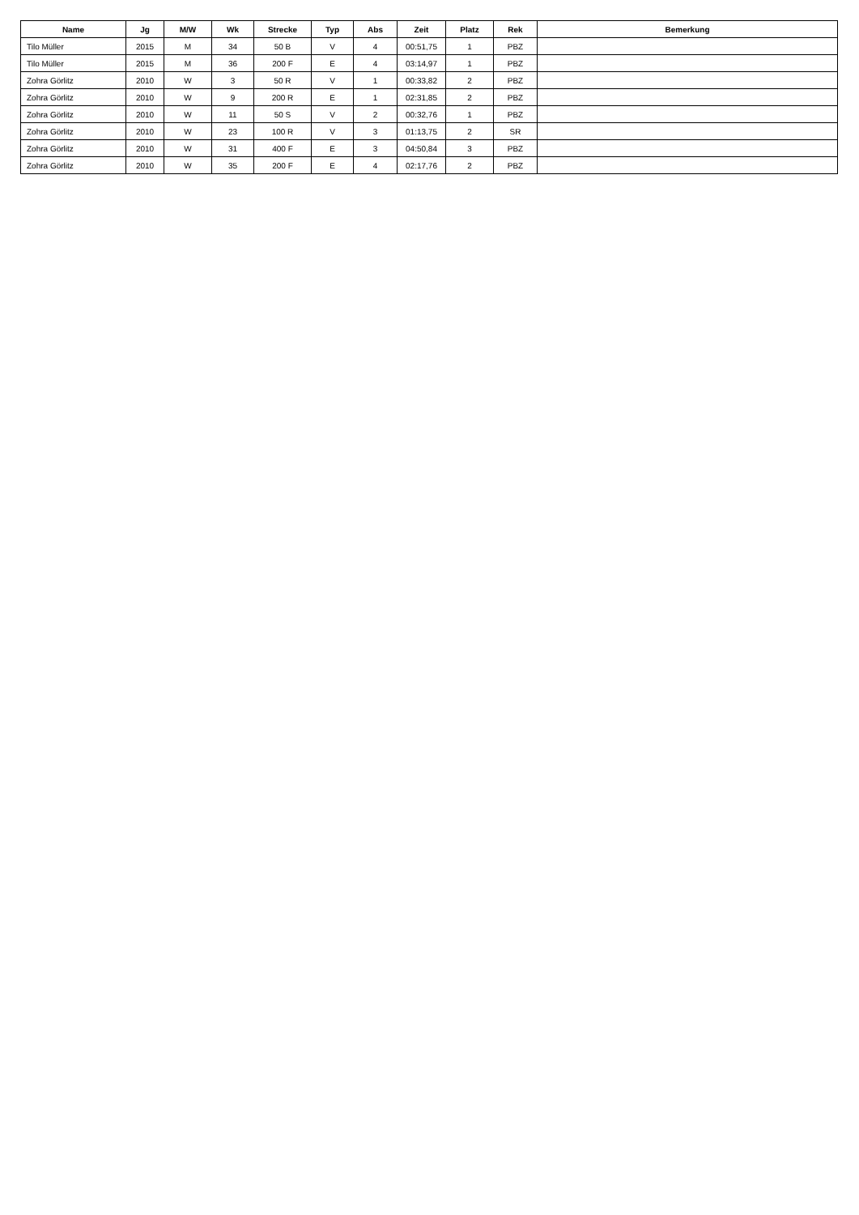| Name | Jg | M/W | Wk | Strecke | Typ | Abs | Zeit | Platz | Rek | Bemerkung |
| --- | --- | --- | --- | --- | --- | --- | --- | --- | --- | --- |
| Tilo Müller | 2015 | M | 34 | 50 B | V | 4 | 00:51,75 | 1 | PBZ | |
| Tilo Müller | 2015 | M | 36 | 200 F | E | 4 | 03:14,97 | 1 | PBZ | |
| Zohra Görlitz | 2010 | W | 3 | 50 R | V | 1 | 00:33,82 | 2 | PBZ | |
| Zohra Görlitz | 2010 | W | 9 | 200 R | E | 1 | 02:31,85 | 2 | PBZ | |
| Zohra Görlitz | 2010 | W | 11 | 50 S | V | 2 | 00:32,76 | 1 | PBZ | |
| Zohra Görlitz | 2010 | W | 23 | 100 R | V | 3 | 01:13,75 | 2 | SR | |
| Zohra Görlitz | 2010 | W | 31 | 400 F | E | 3 | 04:50,84 | 3 | PBZ | |
| Zohra Görlitz | 2010 | W | 35 | 200 F | E | 4 | 02:17,76 | 2 | PBZ | |